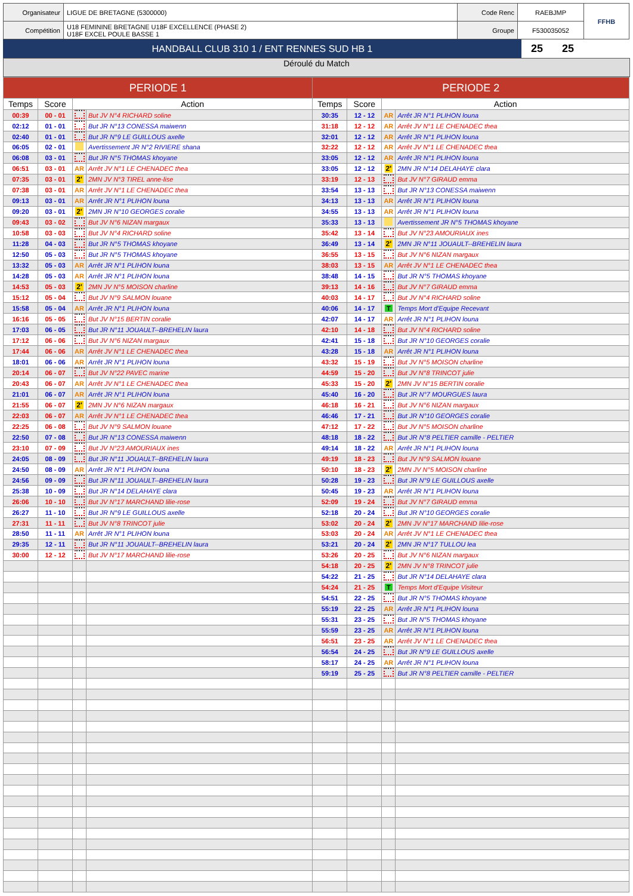| Organisateur | LIGUE DE BRETAGNE (5300000) | Code Renc | RAEBJMP | FFHB |
| Compétition | U18 FEMININE BRETAGNE U18F EXCELLENCE (PHASE 2) U18F EXCEL POULE BASSE 1 | Groupe | F530035052 | |
| HANDBALL CLUB 310 1 / ENT RENNES SUD HB 1 | 25 | 25 | |
Déroulé du Match
| PERIODE 1 | | | | PERIODE 2 | | | |
| --- | --- | --- | --- | --- | --- | --- | --- |
| Temps | Score | Action | | Temps | Score | Action | |
| 00:39 | 00 - 01 | | But JV N°4 RICHARD soline | 30:35 | 12 - 12 | AR | Arrêt JR N°1 PLIHON louna |
| 02:12 | 01 - 01 | | But JR N°13 CONESSA maiwenn | 31:18 | 12 - 12 | AR | Arrêt JV N°1 LE CHENADEC thea |
| 02:40 | 01 - 01 | | But JR N°9 LE GUILLOUS axelle | 32:01 | 12 - 12 | AR | Arrêt JR N°1 PLIHON louna |
| 06:05 | 02 - 01 | | Avertissement JR N°2 RIVIERE shana | 32:22 | 12 - 12 | AR | Arrêt JV N°1 LE CHENADEC thea |
| 06:08 | 03 - 01 | | But JR N°5 THOMAS khoyane | 33:05 | 12 - 12 | AR | Arrêt JR N°1 PLIHON louna |
| 06:51 | 03 - 01 | AR | Arrêt JV N°1 LE CHENADEC thea | 33:05 | 12 - 12 | 2' | 2MN JR N°14 DELAHAYE clara |
| 07:35 | 03 - 01 | 2' | 2MN JV N°3 TIREL anne-lise | 33:19 | 12 - 13 | | But JV N°7 GIRAUD emma |
| 07:38 | 03 - 01 | AR | Arrêt JV N°1 LE CHENADEC thea | 33:54 | 13 - 13 | | But JR N°13 CONESSA maiwenn |
| 09:13 | 03 - 01 | AR | Arrêt JR N°1 PLIHON louna | 34:13 | 13 - 13 | AR | Arrêt JR N°1 PLIHON louna |
| 09:20 | 03 - 01 | 2' | 2MN JR N°10 GEORGES coralie | 34:55 | 13 - 13 | AR | Arrêt JR N°1 PLIHON louna |
| 09:43 | 03 - 02 | | But JV N°6 NIZAN margaux | 35:33 | 13 - 13 | | Avertissement JR N°5 THOMAS khoyane |
| 10:58 | 03 - 03 | | But JV N°4 RICHARD soline | 35:42 | 13 - 14 | | But JV N°23 AMOURIAUX ines |
| 11:28 | 04 - 03 | | But JR N°5 THOMAS khoyane | 36:49 | 13 - 14 | 2' | 2MN JR N°11 JOUAULT--BREHELIN laura |
| 12:50 | 05 - 03 | | But JR N°5 THOMAS khoyane | 36:55 | 13 - 15 | | But JV N°6 NIZAN margaux |
| 13:32 | 05 - 03 | AR | Arrêt JR N°1 PLIHON louna | 38:03 | 13 - 15 | AR | Arrêt JV N°1 LE CHENADEC thea |
| 14:28 | 05 - 03 | AR | Arrêt JR N°1 PLIHON louna | 38:48 | 14 - 15 | | But JR N°5 THOMAS khoyane |
| 14:53 | 05 - 03 | 2' | 2MN JV N°5 MOISON charline | 39:13 | 14 - 16 | | But JV N°7 GIRAUD emma |
| 15:12 | 05 - 04 | | But JV N°9 SALMON louane | 40:03 | 14 - 17 | | But JV N°4 RICHARD soline |
| 15:58 | 05 - 04 | AR | Arrêt JR N°1 PLIHON louna | 40:06 | 14 - 17 | T | Temps Mort d'Equipe Recevant |
| 16:16 | 05 - 05 | | But JV N°15 BERTIN coralie | 42:07 | 14 - 17 | AR | Arrêt JR N°1 PLIHON louna |
| 17:03 | 06 - 05 | | But JR N°11 JOUAULT--BREHELIN laura | 42:10 | 14 - 18 | | But JV N°4 RICHARD soline |
| 17:12 | 06 - 06 | | But JV N°6 NIZAN margaux | 42:41 | 15 - 18 | | But JR N°10 GEORGES coralie |
| 17:44 | 06 - 06 | AR | Arrêt JV N°1 LE CHENADEC thea | 43:28 | 15 - 18 | AR | Arrêt JR N°1 PLIHON louna |
| 18:01 | 06 - 06 | AR | Arrêt JR N°1 PLIHON louna | 43:32 | 15 - 19 | | But JV N°5 MOISON charline |
| 20:14 | 06 - 07 | | But JV N°22 PAVEC marine | 44:59 | 15 - 20 | | But JV N°8 TRINCOT julie |
| 20:43 | 06 - 07 | AR | Arrêt JV N°1 LE CHENADEC thea | 45:33 | 15 - 20 | 2' | 2MN JV N°15 BERTIN coralie |
| 21:01 | 06 - 07 | AR | Arrêt JR N°1 PLIHON louna | 45:40 | 16 - 20 | | But JR N°7 MOURGUES laura |
| 21:55 | 06 - 07 | 2' | 2MN JV N°6 NIZAN margaux | 46:18 | 16 - 21 | | But JV N°6 NIZAN margaux |
| 22:03 | 06 - 07 | AR | Arrêt JV N°1 LE CHENADEC thea | 46:46 | 17 - 21 | | But JR N°10 GEORGES coralie |
| 22:25 | 06 - 08 | | But JV N°9 SALMON louane | 47:12 | 17 - 22 | | But JV N°5 MOISON charline |
| 22:50 | 07 - 08 | | But JR N°13 CONESSA maiwenn | 48:18 | 18 - 22 | | But JR N°8 PELTIER camille - PELTIER |
| 23:10 | 07 - 09 | | But JV N°23 AMOURIAUX ines | 49:14 | 18 - 22 | AR | Arrêt JR N°1 PLIHON louna |
| 24:05 | 08 - 09 | | But JR N°11 JOUAULT--BREHELIN laura | 49:19 | 18 - 23 | | But JV N°9 SALMON louane |
| 24:50 | 08 - 09 | AR | Arrêt JR N°1 PLIHON louna | 50:10 | 18 - 23 | 2' | 2MN JV N°5 MOISON charline |
| 24:56 | 09 - 09 | | But JR N°11 JOUAULT--BREHELIN laura | 50:28 | 19 - 23 | | But JR N°9 LE GUILLOUS axelle |
| 25:38 | 10 - 09 | | But JR N°14 DELAHAYE clara | 50:45 | 19 - 23 | AR | Arrêt JR N°1 PLIHON louna |
| 26:06 | 10 - 10 | | But JV N°17 MARCHAND lilie-rose | 52:09 | 19 - 24 | | But JV N°7 GIRAUD emma |
| 26:27 | 11 - 10 | | But JR N°9 LE GUILLOUS axelle | 52:18 | 20 - 24 | | But JR N°10 GEORGES coralie |
| 27:31 | 11 - 11 | | But JV N°8 TRINCOT julie | 53:02 | 20 - 24 | 2' | 2MN JV N°17 MARCHAND lilie-rose |
| 28:50 | 11 - 11 | AR | Arrêt JR N°1 PLIHON louna | 53:03 | 20 - 24 | AR | Arrêt JV N°1 LE CHENADEC thea |
| 29:35 | 12 - 11 | | But JR N°11 JOUAULT--BREHELIN laura | 53:21 | 20 - 24 | 2' | 2MN JR N°17 TULLOU lea |
| 30:00 | 12 - 12 | | But JV N°17 MARCHAND lilie-rose | 53:26 | 20 - 25 | | But JV N°6 NIZAN margaux |
| | | | | 54:18 | 20 - 25 | 2' | 2MN JV N°8 TRINCOT julie |
| | | | | 54:22 | 21 - 25 | | But JR N°14 DELAHAYE clara |
| | | | | 54:24 | 21 - 25 | T | Temps Mort d'Equipe Visiteur |
| | | | | 54:51 | 22 - 25 | | But JR N°5 THOMAS khoyane |
| | | | | 55:19 | 22 - 25 | AR | Arrêt JR N°1 PLIHON louna |
| | | | | 55:31 | 23 - 25 | | But JR N°5 THOMAS khoyane |
| | | | | 55:59 | 23 - 25 | AR | Arrêt JR N°1 PLIHON louna |
| | | | | 56:51 | 23 - 25 | AR | Arrêt JV N°1 LE CHENADEC thea |
| | | | | 56:54 | 24 - 25 | | But JR N°9 LE GUILLOUS axelle |
| | | | | 58:17 | 24 - 25 | AR | Arrêt JR N°1 PLIHON louna |
| | | | | 59:19 | 25 - 25 | | But JR N°8 PELTIER camille - PELTIER |